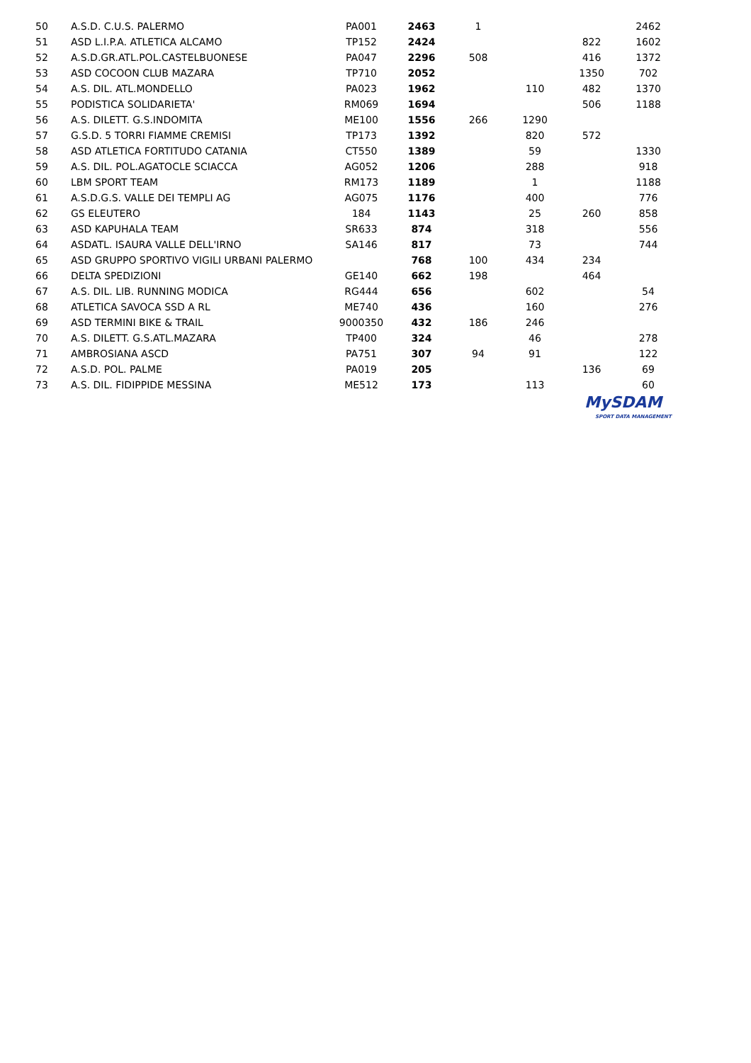| 50 | A.S.D. C.U.S. PALERMO | PA001 | 2463 | 1 | | | 2462 |
| 51 | ASD L.I.P.A. ATLETICA ALCAMO | TP152 | 2424 | | | 822 | 1602 |
| 52 | A.S.D.GR.ATL.POL.CASTELBUONESE | PA047 | 2296 | 508 | | 416 | 1372 |
| 53 | ASD COCOON CLUB MAZARA | TP710 | 2052 | | | 1350 | 702 |
| 54 | A.S. DIL. ATL.MONDELLO | PA023 | 1962 | | 110 | 482 | 1370 |
| 55 | PODISTICA SOLIDARIETA' | RM069 | 1694 | | | 506 | 1188 |
| 56 | A.S. DILETT. G.S.INDOMITA | ME100 | 1556 | 266 | 1290 | | |
| 57 | G.S.D. 5 TORRI FIAMME CREMISI | TP173 | 1392 | | 820 | 572 | |
| 58 | ASD ATLETICA FORTITUDO CATANIA | CT550 | 1389 | | 59 | | 1330 |
| 59 | A.S. DIL. POL.AGATOCLE SCIACCA | AG052 | 1206 | | 288 | | 918 |
| 60 | LBM SPORT TEAM | RM173 | 1189 | | 1 | | 1188 |
| 61 | A.S.D.G.S. VALLE DEI TEMPLI AG | AG075 | 1176 | | 400 | | 776 |
| 62 | GS ELEUTERO | 184 | 1143 | | 25 | 260 | 858 |
| 63 | ASD KAPUHALA TEAM | SR633 | 874 | | 318 | | 556 |
| 64 | ASDATL. ISAURA VALLE DELL'IRNO | SA146 | 817 | | 73 | | 744 |
| 65 | ASD GRUPPO SPORTIVO VIGILI URBANI PALERMO | | 768 | 100 | 434 | 234 | |
| 66 | DELTA SPEDIZIONI | GE140 | 662 | 198 | | 464 | |
| 67 | A.S. DIL. LIB. RUNNING MODICA | RG444 | 656 | | 602 | | 54 |
| 68 | ATLETICA SAVOCA SSD A RL | ME740 | 436 | | 160 | | 276 |
| 69 | ASD TERMINI BIKE & TRAIL | 9000350 | 432 | 186 | 246 | | |
| 70 | A.S. DILETT. G.S.ATL.MAZARA | TP400 | 324 | | 46 | | 278 |
| 71 | AMBROSIANA ASCD | PA751 | 307 | 94 | 91 | | 122 |
| 72 | A.S.D. POL. PALME | PA019 | 205 | | | 136 | 69 |
| 73 | A.S. DIL. FIDIPPIDE MESSINA | ME512 | 173 | | 113 | | 60 |
MySDAM
SPORT DATA MANAGEMENT